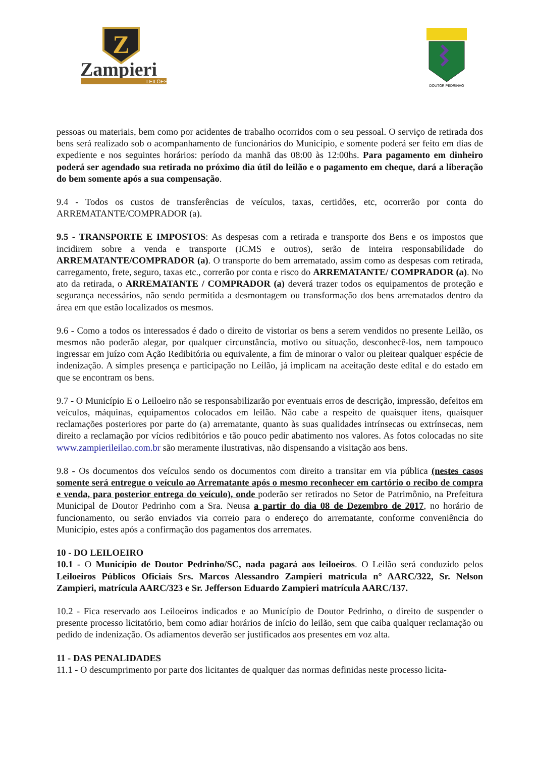Z
Zampieri
LEILÕES
DOUTOR PEDRINHO
pessoas ou materiais, bem como por acidentes de trabalho ocorridos com o seu pessoal. O serviço de retirada dos bens será realizado sob o acompanhamento de funcionários do Município, e somente poderá ser feito em dias de expediente e nos seguintes horários: período da manhã das 08:00 às 12:00hs. Para pagamento em dinheiro poderá ser agendado sua retirada no próximo dia útil do leilão e o pagamento em cheque, dará a liberação do bem somente após a sua compensação.
9.4 - Todos os custos de transferências de veículos, taxas, certidões, etc, ocorrerão por conta do ARREMATANTE/COMPRADOR (a).
9.5 - TRANSPORTE E IMPOSTOS: As despesas com a retirada e transporte dos Bens e os impostos que incidirem sobre a venda e transporte (ICMS e outros), serão de inteira responsabilidade do ARREMATANTE/COMPRADOR (a). O transporte do bem arrematado, assim como as despesas com retirada, carregamento, frete, seguro, taxas etc., correrão por conta e risco do ARREMATANTE/ COMPRADOR (a). No ato da retirada, o ARREMATANTE / COMPRADOR (a) deverá trazer todos os equipamentos de proteção e segurança necessários, não sendo permitida a desmontagem ou transformação dos bens arrematados dentro da área em que estão localizados os mesmos.
9.6 - Como a todos os interessados é dado o direito de vistoriar os bens a serem vendidos no presente Leilão, os mesmos não poderão alegar, por qualquer circunstância, motivo ou situação, desconhecê-los, nem tampouco ingressar em juízo com Ação Redibitória ou equivalente, a fim de minorar o valor ou pleitear qualquer espécie de indenização. A simples presença e participação no Leilão, já implicam na aceitação deste edital e do estado em que se encontram os bens.
9.7 - O Município E o Leiloeiro não se responsabilizarão por eventuais erros de descrição, impressão, defeitos em veículos, máquinas, equipamentos colocados em leilão. Não cabe a respeito de quaisquer itens, quaisquer reclamações posteriores por parte do (a) arrematante, quanto às suas qualidades intrínsecas ou extrínsecas, nem direito a reclamação por vícios redibitórios e tão pouco pedir abatimento nos valores. As fotos colocadas no site www.zampierileilao.com.br são meramente ilustrativas, não dispensando a visitação aos bens.
9.8 - Os documentos dos veículos sendo os documentos com direito a transitar em via pública (nestes casos somente será entregue o veículo ao Arrematante após o mesmo reconhecer em cartório o recibo de compra e venda, para posterior entrega do veículo), onde poderão ser retirados no Setor de Patrimônio, na Prefeitura Municipal de Doutor Pedrinho com a Sra. Neusa a partir do dia 08 de Dezembro de 2017, no horário de funcionamento, ou serão enviados via correio para o endereço do arrematante, conforme conveniência do Município, estes após a confirmação dos pagamentos dos arremates.
10 - DO LEILOEIRO
10.1 - O Município de Doutor Pedrinho/SC, nada pagará aos leiloeiros. O Leilão será conduzido pelos Leiloeiros Públicos Oficiais Srs. Marcos Alessandro Zampieri matricula n° AARC/322, Sr. Nelson Zampieri, matrícula AARC/323 e Sr. Jefferson Eduardo Zampieri matrícula AARC/137.
10.2 - Fica reservado aos Leiloeiros indicados e ao Município de Doutor Pedrinho, o direito de suspender o presente processo licitatório, bem como adiar horários de início do leilão, sem que caiba qualquer reclamação ou pedido de indenização. Os adiamentos deverão ser justificados aos presentes em voz alta.
11 - DAS PENALIDADES
11.1 - O descumprimento por parte dos licitantes de qualquer das normas definidas neste processo licita-